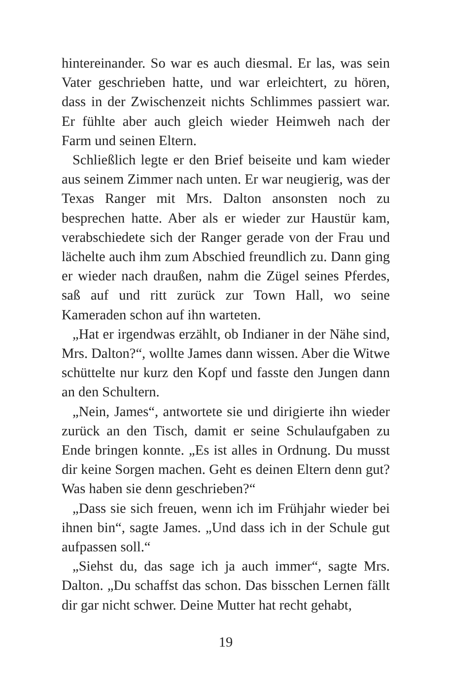hintereinander. So war es auch diesmal. Er las, was sein Vater geschrieben hatte, und war erleichtert, zu hören, dass in der Zwischenzeit nichts Schlimmes passiert war. Er fühlte aber auch gleich wieder Heimweh nach der Farm und seinen Eltern.
Schließlich legte er den Brief beiseite und kam wieder aus seinem Zimmer nach unten. Er war neugierig, was der Texas Ranger mit Mrs. Dalton ansonsten noch zu besprechen hatte. Aber als er wieder zur Haustür kam, verabschiedete sich der Ranger gerade von der Frau und lächelte auch ihm zum Abschied freundlich zu. Dann ging er wieder nach draußen, nahm die Zügel seines Pferdes, saß auf und ritt zurück zur Town Hall, wo seine Kameraden schon auf ihn warteten.
„Hat er irgendwas erzählt, ob Indianer in der Nähe sind, Mrs. Dalton?“, wollte James dann wissen. Aber die Witwe schüttelte nur kurz den Kopf und fasste den Jungen dann an den Schultern.
„Nein, James“, antwortete sie und dirigierte ihn wieder zurück an den Tisch, damit er seine Schulaufgaben zu Ende bringen konnte. „Es ist alles in Ordnung. Du musst dir keine Sorgen machen. Geht es deinen Eltern denn gut? Was haben sie denn geschrieben?“
„Dass sie sich freuen, wenn ich im Frühjahr wieder bei ihnen bin“, sagte James. „Und dass ich in der Schule gut aufpassen soll.“
„Siehst du, das sage ich ja auch immer“, sagte Mrs. Dalton. „Du schaffst das schon. Das bisschen Lernen fällt dir gar nicht schwer. Deine Mutter hat recht gehabt,
19